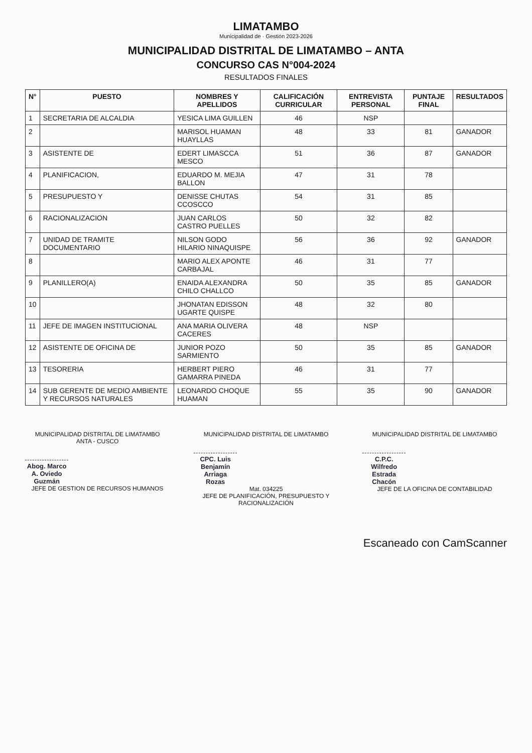LIMATAMBO
Municipalidad de · Gestión 2023-2026
MUNICIPALIDAD DISTRITAL DE LIMATAMBO – ANTA
CONCURSO CAS N°004-2024
RESULTADOS FINALES
| N° | PUESTO | NOMBRES Y APELLIDOS | CALIFICACIÓN CURRICULAR | ENTREVISTA PERSONAL | PUNTAJE FINAL | RESULTADOS |
| --- | --- | --- | --- | --- | --- | --- |
| 1 | SECRETARIA DE ALCALDIA | YESICA LIMA GUILLEN | 46 | NSP | | |
| 2 | | MARISOL HUAMAN HUAYLLAS | 48 | 33 | 81 | GANADOR |
| 3 | ASISTENTE DE | EDERT LIMASCCA MESCO | 51 | 36 | 87 | GANADOR |
| 4 | PLANIFICACION, | EDUARDO M. MEJIA BALLON | 47 | 31 | 78 | |
| 5 | PRESUPUESTO Y | DENISSE CHUTAS CCOSCCO | 54 | 31 | 85 | |
| 6 | RACIONALIZACION | JUAN CARLOS CASTRO PUELLES | 50 | 32 | 82 | |
| 7 | UNIDAD DE TRAMITE DOCUMENTARIO | NILSON GODO HILARIO NINAQUISPE | 56 | 36 | 92 | GANADOR |
| 8 | | MARIO ALEX APONTE CARBAJAL | 46 | 31 | 77 | |
| 9 | PLANILLERO(A) | ENAIDA ALEXANDRA CHILO CHALLCO | 50 | 35 | 85 | GANADOR |
| 10 | | JHONATAN EDISSON UGARTE QUISPE | 48 | 32 | 80 | |
| 11 | JEFE DE IMAGEN INSTITUCIONAL | ANA MARIA OLIVERA CACERES | 48 | NSP | | |
| 12 | ASISTENTE DE OFICINA DE | JUNIOR POZO SARMIENTO | 50 | 35 | 85 | GANADOR |
| 13 | TESORERIA | HERBERT PIERO GAMARRA PINEDA | 46 | 31 | 77 | |
| 14 | SUB GERENTE DE MEDIO AMBIENTE Y RECURSOS NATURALES | LEONARDO CHOQUE HUAMAN | 55 | 35 | 90 | GANADOR |
MUNICIPALIDAD DISTRITAL DE LIMATAMBO
ANTA - CUSCO
Abog. Marco A. Oviedo Guzmán
JEFE DE GESTION DE RECURSOS HUMANOS
MUNICIPALIDAD DISTRITAL DE LIMATAMBO
CPC. Luis Benjamín Arriaga Rozas
Mat. 034225
JEFE DE PLANIFICACIÓN, PRESUPUESTO Y RACIONALIZACIÓN
MUNICIPALIDAD DISTRITAL DE LIMATAMBO
C.P.C. Wilfredo Estrada Chacón
JEFE DE LA OFICINA DE CONTABILIDAD
Escaneado con CamScanner